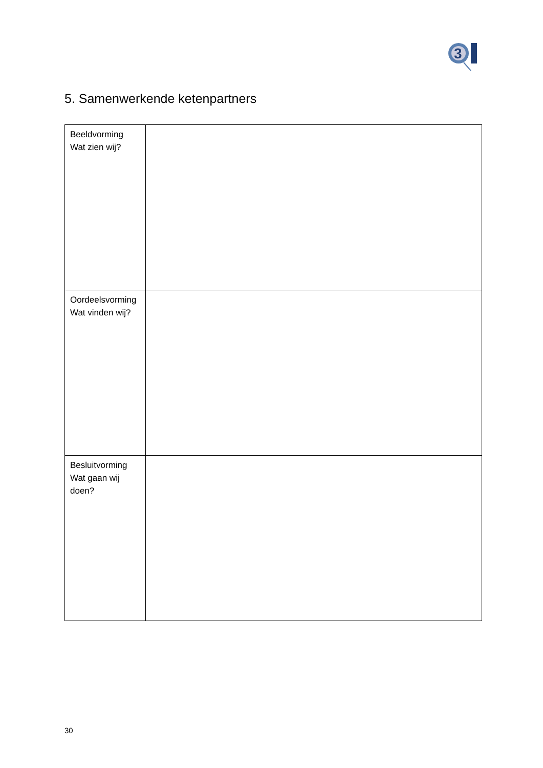3
5. Samenwerkende ketenpartners
| Beeldvorming Wat zien wij? | |
| Oordeelsvorming Wat vinden wij? | |
| Besluitvorming Wat gaan wij doen? | |
30